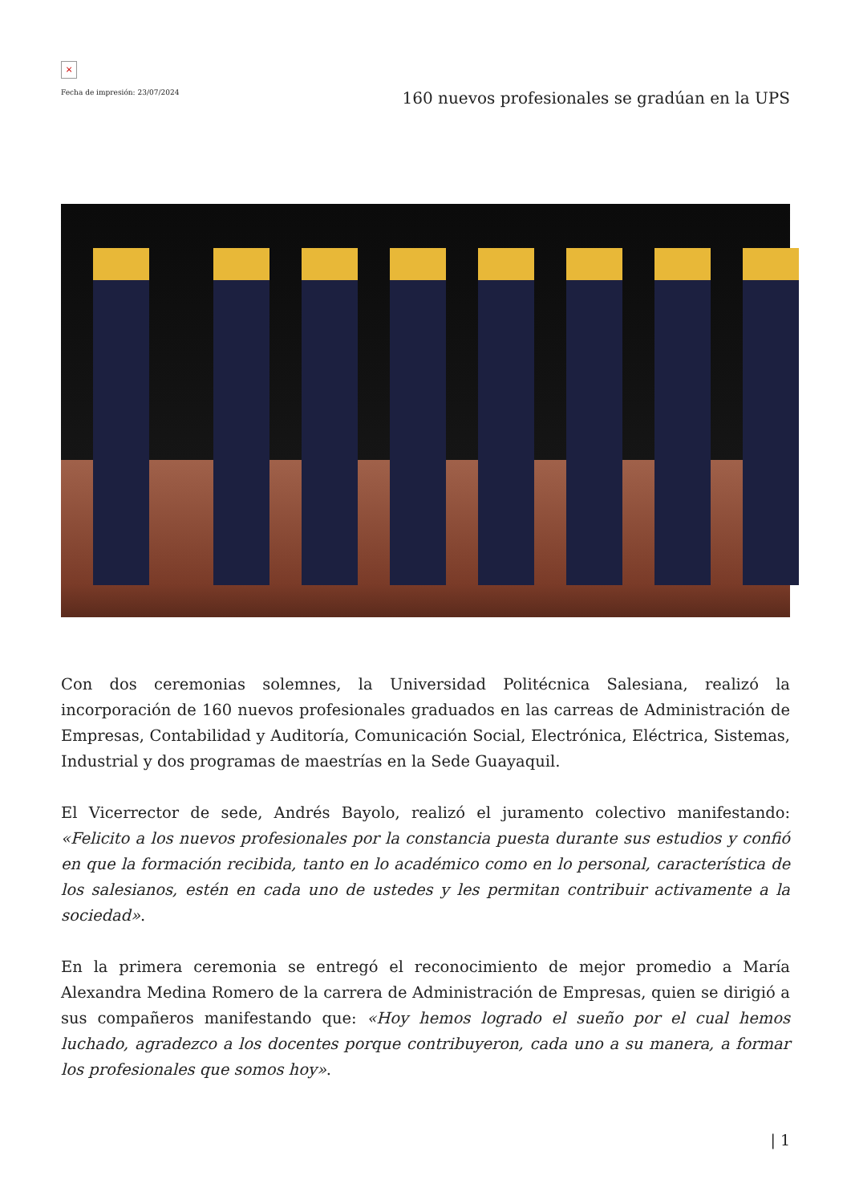×
Fecha de impresión: 23/07/2024
160 nuevos profesionales se gradúan en la UPS
Con dos ceremonias solemnes, la Universidad Politécnica Salesiana, realizó la incorporación de 160 nuevos profesionales graduados en las carreas de Administración de Empresas, Contabilidad y Auditoría, Comunicación Social, Electrónica, Eléctrica, Sistemas, Industrial y dos programas de maestrías en la Sede Guayaquil.
El Vicerrector de sede, Andrés Bayolo, realizó el juramento colectivo manifestando: «Felicito a los nuevos profesionales por la constancia puesta durante sus estudios y confió en que la formación recibida, tanto en lo académico como en lo personal, característica de los salesianos, estén en cada uno de ustedes y les permitan contribuir activamente a la sociedad».
En la primera ceremonia se entregó el reconocimiento de mejor promedio a María Alexandra Medina Romero de la carrera de Administración de Empresas, quien se dirigió a sus compañeros manifestando que: «Hoy hemos logrado el sueño por el cual hemos luchado, agradezco a los docentes porque contribuyeron, cada uno a su manera, a formar los profesionales que somos hoy».
| 1